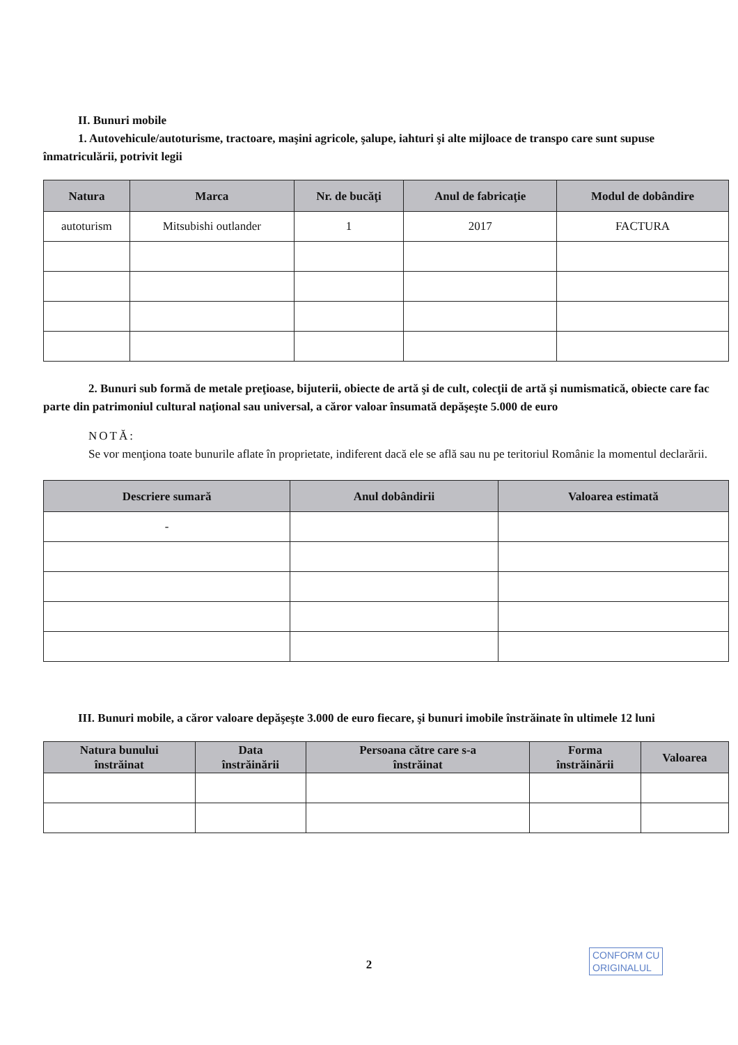II. Bunuri mobile
1. Autovehicule/autoturisme, tractoare, maşini agricole, şalupe, iahturi şi alte mijloace de transpo care sunt supuse înmatriculării, potrivit legii
| Natura | Marca | Nr. de bucăţi | Anul de fabricaţie | Modul de dobândire |
| --- | --- | --- | --- | --- |
| autoturism | Mitsubishi outlander | 1 | 2017 | FACTURA |
2. Bunuri sub formă de metale preţioase, bijuterii, obiecte de artă şi de cult, colecţii de artă şi numismatică, obiecte care fac parte din patrimoniul cultural naţional sau universal, a căror valoar însumată depăşeşte 5.000 de euro
NOTĂ:
Se vor menţiona toate bunurile aflate în proprietate, indiferent dacă ele se află sau nu pe teritoriul Româniε la momentul declarării.
| Descriere sumară | Anul dobândirii | Valoarea estimată |
| --- | --- | --- |
| - | | |
III. Bunuri mobile, a căror valoare depăşeşte 3.000 de euro fiecare, şi bunuri imobile înstrăinate în ultimele 12 luni
| Natura bunului înstrăinat | Data înstrăinării | Persoana către care s-a înstrăinat | Forma înstrăinării | Valoarea |
| --- | --- | --- | --- | --- |
2
CONFORM CU
ORIGINALUL